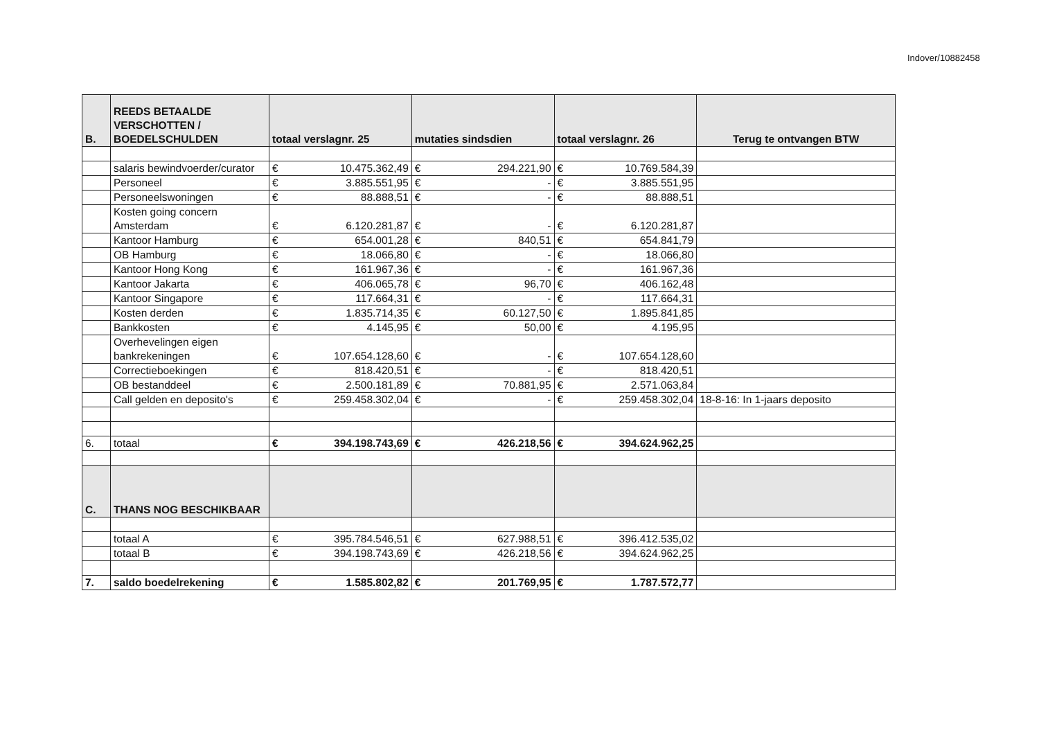Indover/10882458
| B. | REEDS BETAALDE VERSCHOTTEN / BOEDELSCHULDEN | totaal verslagnr. 25 | | mutaties sindsdien | | totaal verslagnr. 26 | | Terug te ontvangen BTW |
| --- | --- | --- | --- | --- | --- | --- | --- | --- |
| | salaris bewindvoerder/curator | € | 10.475.362,49 | € | 294.221,90 | € | 10.769.584,39 | |
| | Personeel | € | 3.885.551,95 | € | - | € | 3.885.551,95 | |
| | Personeelswoningen | € | 88.888,51 | € | - | € | 88.888,51 | |
| | Kosten going concern Amsterdam | € | 6.120.281,87 | € | - | € | 6.120.281,87 | |
| | Kantoor Hamburg | € | 654.001,28 | € | 840,51 | € | 654.841,79 | |
| | OB Hamburg | € | 18.066,80 | € | - | € | 18.066,80 | |
| | Kantoor Hong Kong | € | 161.967,36 | € | - | € | 161.967,36 | |
| | Kantoor Jakarta | € | 406.065,78 | € | 96,70 | € | 406.162,48 | |
| | Kantoor Singapore | € | 117.664,31 | € | - | € | 117.664,31 | |
| | Kosten derden | € | 1.835.714,35 | € | 60.127,50 | € | 1.895.841,85 | |
| | Bankkosten | € | 4.145,95 | € | 50,00 | € | 4.195,95 | |
| | Overhevelingen eigen bankrekeningen | € | 107.654.128,60 | € | - | € | 107.654.128,60 | |
| | Correctieboekingen | € | 818.420,51 | € | - | € | 818.420,51 | |
| | OB bestanddeel | € | 2.500.181,89 | € | 70.881,95 | € | 2.571.063,84 | |
| | Call gelden en deposito's | € | 259.458.302,04 | € | - | € | 259.458.302,04 | 18-8-16: In 1-jaars deposito |
| 6. | totaal | € | 394.198.743,69 | € | 426.218,56 | € | 394.624.962,25 | |
| C. | THANS NOG BESCHIKBAAR | | | | | | | |
| | totaal A | € | 395.784.546,51 | € | 627.988,51 | € | 396.412.535,02 | |
| | totaal B | € | 394.198.743,69 | € | 426.218,56 | € | 394.624.962,25 | |
| 7. | saldo boedelrekening | € | 1.585.802,82 | € | 201.769,95 | € | 1.787.572,77 | |